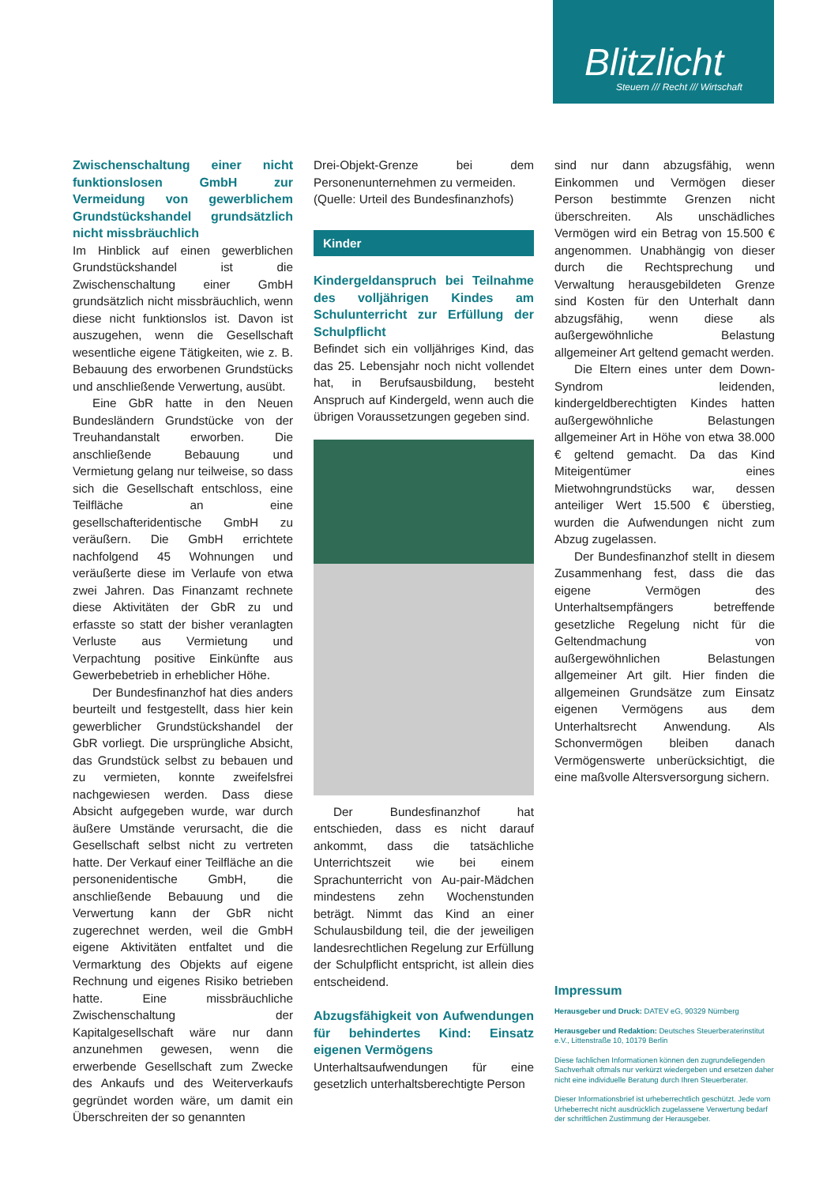Blitzlicht
Steuern /// Recht /// Wirtschaft
Zwischenschaltung einer nicht funktionslosen GmbH zur Vermeidung von gewerblichem Grundstückshandel grundsätzlich nicht missbräuchlich
Im Hinblick auf einen gewerblichen Grundstückshandel ist die Zwischenschaltung einer GmbH grundsätzlich nicht missbräuchlich, wenn diese nicht funktionslos ist. Davon ist auszugehen, wenn die Gesellschaft wesentliche eigene Tätigkeiten, wie z. B. Bebauung des erworbenen Grundstücks und anschließende Verwertung, ausübt.
Eine GbR hatte in den Neuen Bundesländern Grundstücke von der Treuhandanstalt erworben. Die anschließende Bebauung und Vermietung gelang nur teilweise, so dass sich die Gesellschaft entschloss, eine Teilfläche an eine gesellschafteridentische GmbH zu veräußern. Die GmbH errichtete nachfolgend 45 Wohnungen und veräußerte diese im Verlaufe von etwa zwei Jahren. Das Finanzamt rechnete diese Aktivitäten der GbR zu und erfasste so statt der bisher veranlagten Verluste aus Vermietung und Verpachtung positive Einkünfte aus Gewerbebetrieb in erheblicher Höhe.
Der Bundesfinanzhof hat dies anders beurteilt und festgestellt, dass hier kein gewerblicher Grundstückshandel der GbR vorliegt. Die ursprüngliche Absicht, das Grundstück selbst zu bebauen und zu vermieten, konnte zweifelsfrei nachgewiesen werden. Dass diese Absicht aufgegeben wurde, war durch äußere Umstände verursacht, die die Gesellschaft selbst nicht zu vertreten hatte. Der Verkauf einer Teilfläche an die personenidentische GmbH, die anschließende Bebauung und die Verwertung kann der GbR nicht zugerechnet werden, weil die GmbH eigene Aktivitäten entfaltet und die Vermarktung des Objekts auf eigene Rechnung und eigenes Risiko betrieben hatte. Eine missbräuchliche Zwischenschaltung der Kapitalgesellschaft wäre nur dann anzunehmen gewesen, wenn die erwerbende Gesellschaft zum Zwecke des Ankaufs und des Weiterverkaufs gegründet worden wäre, um damit ein Überschreiten der so genannten
Drei-Objekt-Grenze bei dem Personenunternehmen zu vermeiden.
(Quelle: Urteil des Bundesfinanzhofs)
Kinder
Kindergeldanspruch bei Teilnahme des volljährigen Kindes am Schulunterricht zur Erfüllung der Schulpflicht
Befindet sich ein volljähriges Kind, das das 25. Lebensjahr noch nicht vollendet hat, in Berufsausbildung, besteht Anspruch auf Kindergeld, wenn auch die übrigen Voraussetzungen gegeben sind.
Der Bundesfinanzhof hat entschieden, dass es nicht darauf ankommt, dass die tatsächliche Unterrichtszeit wie bei einem Sprachunterricht von Au-pair-Mädchen mindestens zehn Wochenstunden beträgt. Nimmt das Kind an einer Schulausbildung teil, die der jeweiligen landesrechtlichen Regelung zur Erfüllung der Schulpflicht entspricht, ist allein dies entscheidend.
Abzugsfähigkeit von Aufwendungen für behindertes Kind: Einsatz eigenen Vermögens
Unterhaltsaufwendungen für eine gesetzlich unterhaltsberechtigte Person
sind nur dann abzugsfähig, wenn Einkommen und Vermögen dieser Person bestimmte Grenzen nicht überschreiten. Als unschädliches Vermögen wird ein Betrag von 15.500 € angenommen. Unabhängig von dieser durch die Rechtsprechung und Verwaltung herausgebildeten Grenze sind Kosten für den Unterhalt dann abzugsfähig, wenn diese als außergewöhnliche Belastung allgemeiner Art geltend gemacht werden.
Die Eltern eines unter dem Down-Syndrom leidenden, kindergeldberechtigten Kindes hatten außergewöhnliche Belastungen allgemeiner Art in Höhe von etwa 38.000 € geltend gemacht. Da das Kind Miteigentümer eines Mietwohngrundstücks war, dessen anteiliger Wert 15.500 € überstieg, wurden die Aufwendungen nicht zum Abzug zugelassen.
Der Bundesfinanzhof stellt in diesem Zusammenhang fest, dass die das eigene Vermögen des Unterhaltsempfängers betreffende gesetzliche Regelung nicht für die Geltendmachung von außergewöhnlichen Belastungen allgemeiner Art gilt. Hier finden die allgemeinen Grundsätze zum Einsatz eigenen Vermögens aus dem Unterhaltsrecht Anwendung. Als Schonvermögen bleiben danach Vermögenswerte unberücksichtigt, die eine maßvolle Altersversorgung sichern.
Impressum
Herausgeber und Druck: DATEV eG, 90329 Nürnberg
Herausgeber und Redaktion: Deutsches Steuerberaterinstitut e.V., Littenstraße 10, 10179 Berlin
Diese fachlichen Informationen können den zugrundeliegenden Sachverhalt oftmals nur verkürzt wiedergeben und ersetzen daher nicht eine individuelle Beratung durch Ihren Steuerberater.
Dieser Informationsbrief ist urheberrechtlich geschützt. Jede vom Urheberrecht nicht ausdrücklich zugelassene Verwertung bedarf der schriftlichen Zustimmung der Herausgeber.